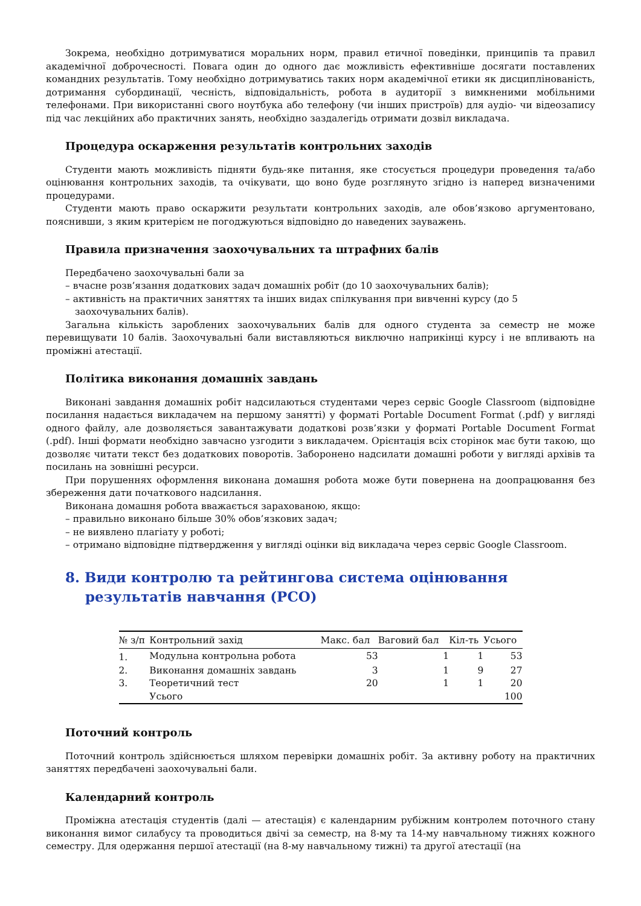Зокрема, необхідно дотримуватися моральних норм, правил етичної поведінки, принципів та правил академічної доброчесності. Повага один до одного дає можливість ефективніше досягати поставлених командних результатів. Тому необхідно дотримуватись таких норм академічної етики як дисциплінованість, дотримання субординації, чесність, відповідальність, робота в аудиторії з вимкненими мобільними телефонами. При використанні свого ноутбука або телефону (чи інших пристроїв) для аудіо- чи відеозапису під час лекційних або практичних занять, необхідно заздалегідь отримати дозвіл викладача.
Процедура оскарження результатів контрольних заходів
Студенти мають можливість підняти будь-яке питання, яке стосується процедури проведення та/або оцінювання контрольних заходів, та очікувати, що воно буде розглянуто згідно із наперед визначеними процедурами.
Студенти мають право оскаржити результати контрольних заходів, але обов’язково аргументовано, пояснивши, з яким критерієм не погоджуються відповідно до наведених зауважень.
Правила призначення заохочувальних та штрафних балів
Передбачено заохочувальні бали за
– вчасне розв’язання додаткових задач домашніх робіт (до 10 заохочувальних балів);
– активність на практичних заняттях та інших видах спілкування при вивченні курсу (до 5 заохочувальних балів).
Загальна кількість зароблених заохочувальних балів для одного студента за семестр не може перевищувати 10 балів. Заохочувальні бали виставляються виключно наприкінці курсу і не впливають на проміжні атестації.
Політика виконання домашніх завдань
Виконані завдання домашніх робіт надсилаються студентами через сервіс Google Classroom (відповідне посилання надається викладачем на першому занятті) у форматі Portable Document Format (.pdf) у вигляді одного файлу, але дозволяється завантажувати додаткові розв’язки у форматі Portable Document Format (.pdf). Інші формати необхідно завчасно узгодити з викладачем. Орієнтація всіх сторінок має бути такою, що дозволяє читати текст без додаткових поворотів. Заборонено надсилати домашні роботи у вигляді архівів та посилань на зовнішні ресурси.
При порушеннях оформлення виконана домашня робота може бути повернена на доопрацювання без збереження дати початкового надсилання.
Виконана домашня робота вважається зарахованою, якщо:
– правильно виконано більше 30% обов’язкових задач;
– не виявлено плагіату у роботі;
– отримано відповідне підтвердження у вигляді оцінки від викладача через сервіс Google Classroom.
8. Види контролю та рейтингова система оцінювання результатів навчання (РСО)
| № з/п | Контрольний захід | Макс. бал | Ваговий бал | Кіл-ть | Усього |
| --- | --- | --- | --- | --- | --- |
| 1. | Модульна контрольна робота | 53 | 1 | 1 | 53 |
| 2. | Виконання домашніх завдань | 3 | 1 | 9 | 27 |
| 3. | Теоретичний тест | 20 | 1 | 1 | 20 |
| | Усього | | | | 100 |
Поточний контроль
Поточний контроль здійснюється шляхом перевірки домашніх робіт. За активну роботу на практичних заняттях передбачені заохочувальні бали.
Календарний контроль
Проміжна атестація студентів (далі — атестація) є календарним рубіжним контролем поточного стану виконання вимог силабусу та проводиться двічі за семестр, на 8-му та 14-му навчальному тижнях кожного семестру. Для одержання першої атестації (на 8-му навчальному тижні) та другої атестації (на